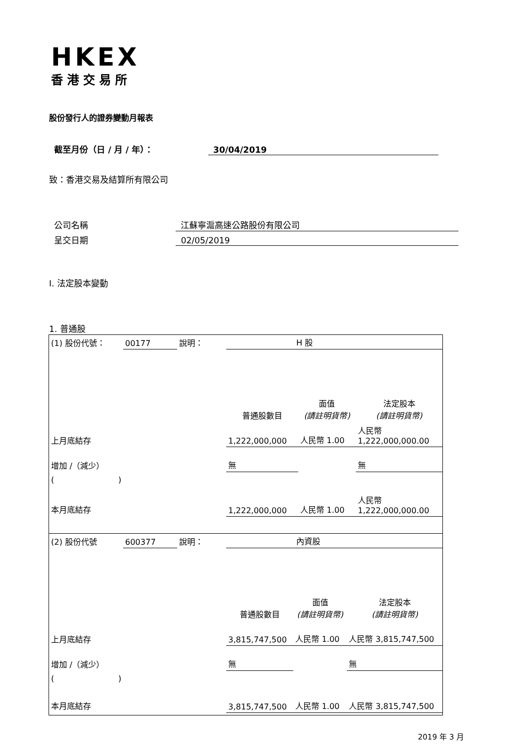HKEX
香港交易所
股份發行人的證券變動月報表
截至月份（日 / 月 / 年）： 30/04/2019
致：香港交易及結算所有限公司
公司名稱 江蘇寧滬高速公路股份有限公司
呈交日期 02/05/2019
I. 法定股本變動
1. 普通股
| (1) 股份代號： | 00177 | 說明： | H 股 | | |
| | | | 普通股數目 | 面值 (請註明貨幣) | 法定股本 (請註明貨幣) |
| 上月底結存 | | | 1,222,000,000 | 人民幣 1.00 | 人民幣 1,222,000,000.00 |
| 增加 /（減少） | | | 無 | | 無 |
| ( ) | | | | | |
| 本月底結存 | | | 1,222,000,000 | 人民幣 1.00 | 人民幣 1,222,000,000.00 |
| (2) 股份代號 | 600377 | 說明： | 內資股 | | |
| | | | 普通股數目 | 面值 (請註明貨幣) | 法定股本 (請註明貨幣) |
| 上月底結存 | | | 3,815,747,500 | 人民幣 1.00 | 人民幣 3,815,747,500 |
| 增加 /（減少） | | | 無 | | 無 |
| ( ) | | | | | |
| 本月底結存 | | | 3,815,747,500 | 人民幣 1.00 | 人民幣 3,815,747,500 |
2019 年 3 月